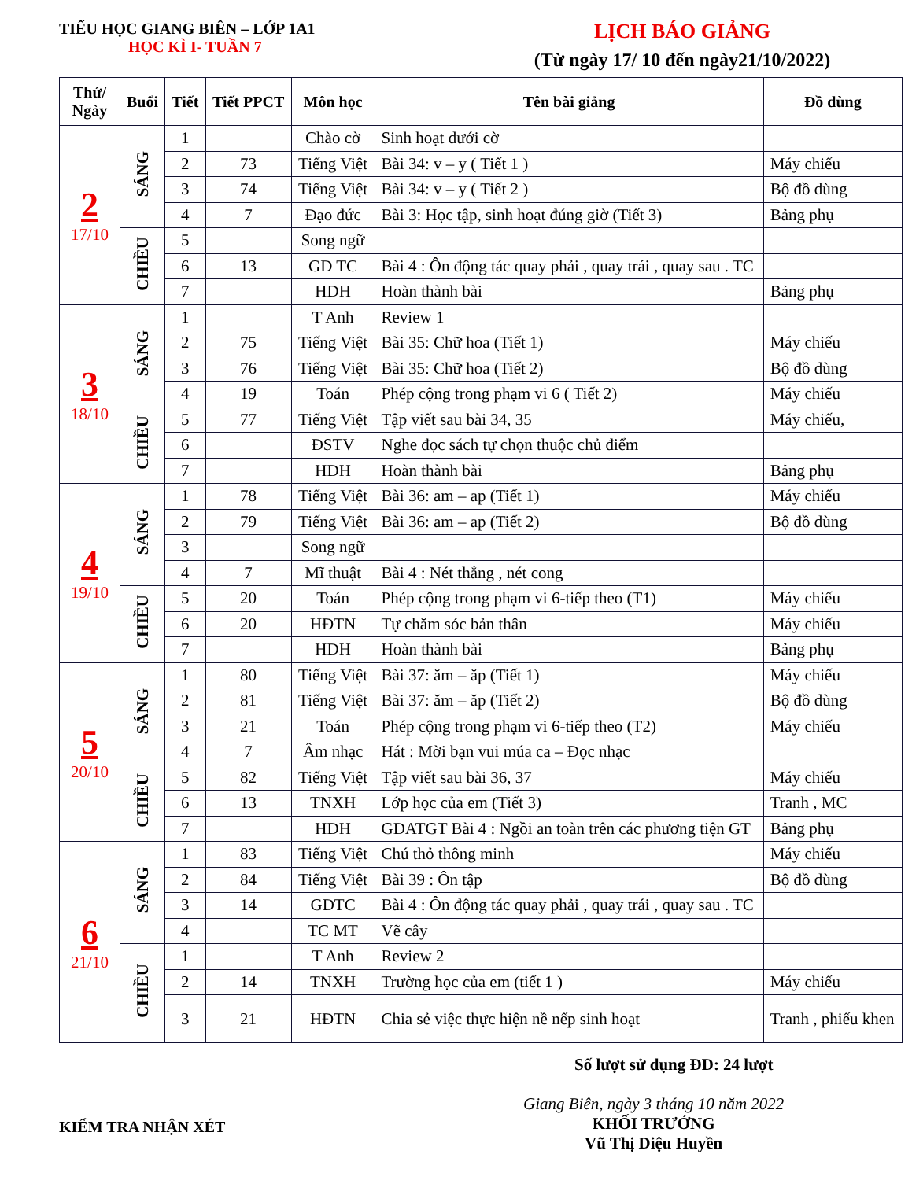TIỂU HỌC GIANG BIÊN – LỚP 1A1
HỌC KÌ I- TUẦN 7
LỊCH BÁO GIẢNG
(Từ ngày 17/ 10 đến ngày21/10/2022)
| Thứ/ Ngày | Buổi | Tiết | Tiết PPCT | Môn học | Tên bài giảng | Đồ dùng |
| --- | --- | --- | --- | --- | --- | --- |
| 2 17/10 | SÁNG | 1 | | Chào cờ | Sinh hoạt dưới cờ | |
| | | 2 | 73 | Tiếng Việt | Bài 34: v – y ( Tiết 1 ) | Máy chiếu |
| | | 3 | 74 | Tiếng Việt | Bài 34: v – y ( Tiết 2 ) | Bộ đồ dùng |
| | | 4 | 7 | Đạo đức | Bài 3: Học tập, sinh hoạt đúng giờ (Tiết 3) | Bảng phụ |
| | CHIỀU | 5 | | Song ngữ | | |
| | | 6 | 13 | GD TC | Bài 4 : Ôn động tác quay phải , quay trái , quay sau . TC | |
| | | 7 | | HDH | Hoàn thành bài | Bảng phụ |
| 3 18/10 | SÁNG | 1 | | T Anh | Review 1 | |
| | | 2 | 75 | Tiếng Việt | Bài 35: Chữ hoa (Tiết 1) | Máy chiếu |
| | | 3 | 76 | Tiếng Việt | Bài 35: Chữ hoa (Tiết 2) | Bộ đồ dùng |
| | | 4 | 19 | Toán | Phép cộng trong phạm vi 6 ( Tiết 2) | Máy chiếu |
| | CHIỀU | 5 | 77 | Tiếng Việt | Tập viết sau bài 34, 35 | Máy chiếu, |
| | | 6 | | ĐSTV | Nghe đọc sách tự chọn thuộc chủ điểm | |
| | | 7 | | HDH | Hoàn thành bài | Bảng phụ |
| 4 19/10 | SÁNG | 1 | 78 | Tiếng Việt | Bài 36: am – ap (Tiết 1) | Máy chiếu |
| | | 2 | 79 | Tiếng Việt | Bài 36: am – ap (Tiết 2) | Bộ đồ dùng |
| | | 3 | | Song ngữ | | |
| | | 4 | 7 | Mĩ thuật | Bài 4 : Nét thẳng , nét cong | |
| | CHIỀU | 5 | 20 | Toán | Phép cộng trong phạm vi 6-tiếp theo (T1) | Máy chiếu |
| | | 6 | 20 | HĐTN | Tự chăm sóc bản thân | Máy chiếu |
| | | 7 | | HDH | Hoàn thành bài | Bảng phụ |
| 5 20/10 | SÁNG | 1 | 80 | Tiếng Việt | Bài 37: ăm – ăp (Tiết 1) | Máy chiếu |
| | | 2 | 81 | Tiếng Việt | Bài 37: ăm – ăp (Tiết 2) | Bộ đồ dùng |
| | | 3 | 21 | Toán | Phép cộng trong phạm vi 6-tiếp theo (T2) | Máy chiếu |
| | | 4 | 7 | Âm nhạc | Hát : Mời bạn vui múa ca – Đọc nhạc | |
| | CHIỀU | 5 | 82 | Tiếng Việt | Tập viết sau bài 36, 37 | Máy chiếu |
| | | 6 | 13 | TNXH | Lớp học của em (Tiết 3) | Tranh , MC |
| | | 7 | | HDH | GDATGT Bài 4 : Ngồi an toàn trên các phương tiện GT | Bảng phụ |
| 6 21/10 | SÁNG | 1 | 83 | Tiếng Việt | Chú thỏ thông minh | Máy chiếu |
| | | 2 | 84 | Tiếng Việt | Bài 39 : Ôn tập | Bộ đồ dùng |
| | | 3 | 14 | GDTC | Bài 4 : Ôn động tác quay phải , quay trái , quay sau . TC | |
| | | 4 | | TC MT | Vẽ cây | |
| | CHIỀU | 1 | | T Anh | Review 2 | |
| | | 2 | 14 | TNXH | Trường học của em (tiết 1 ) | Máy chiếu |
| | | 3 | 21 | HĐTN | Chia sẻ việc thực hiện nề nếp sinh hoạt | Tranh , phiếu khen |
Số lượt sử dụng ĐD: 24 lượt
KIỂM TRA NHẬN XÉT
Giang Biên, ngày 3 tháng 10 năm 2022
KHỐI TRƯỞNG
Vũ Thị Diệu Huyền